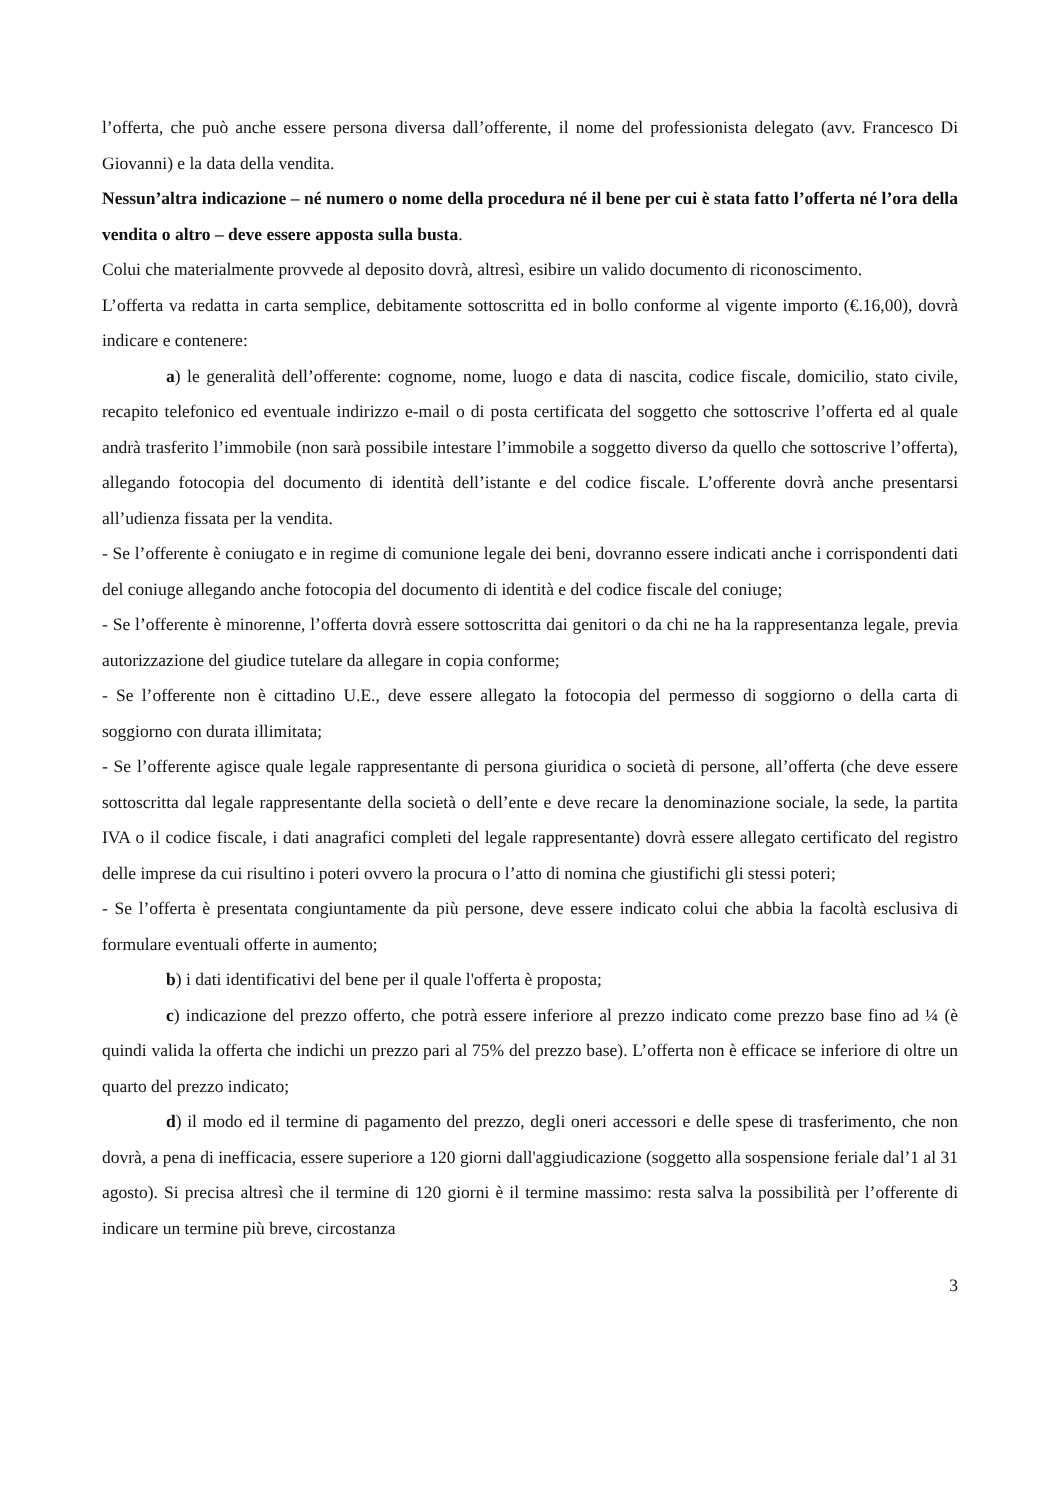l’offerta, che può anche essere persona diversa dall’offerente, il nome del professionista delegato (avv. Francesco Di Giovanni) e la data della vendita.
Nessun’altra indicazione – né numero o nome della procedura né il bene per cui è stata fatto l’offerta né l’ora della vendita o altro – deve essere apposta sulla busta.
Colui che materialmente provvede al deposito dovrà, altresì, esibire un valido documento di riconoscimento.
L’offerta va redatta in carta semplice, debitamente sottoscritta ed in bollo conforme al vigente importo (€.16,00), dovrà indicare e contenere:
a) le generalità dell’offerente: cognome, nome, luogo e data di nascita, codice fiscale, domicilio, stato civile, recapito telefonico ed eventuale indirizzo e-mail o di posta certificata del soggetto che sottoscrive l’offerta ed al quale andrà trasferito l’immobile (non sarà possibile intestare l’immobile a soggetto diverso da quello che sottoscrive l’offerta), allegando fotocopia del documento di identità dell’istante e del codice fiscale. L’offerente dovrà anche presentarsi all’udienza fissata per la vendita.
- Se l’offerente è coniugato e in regime di comunione legale dei beni, dovranno essere indicati anche i corrispondenti dati del coniuge allegando anche fotocopia del documento di identità e del codice fiscale del coniuge;
- Se l’offerente è minorenne, l’offerta dovrà essere sottoscritta dai genitori o da chi ne ha la rappresentanza legale, previa autorizzazione del giudice tutelare da allegare in copia conforme;
- Se l’offerente non è cittadino U.E., deve essere allegato la fotocopia del permesso di soggiorno o della carta di soggiorno con durata illimitata;
- Se l’offerente agisce quale legale rappresentante di persona giuridica o società di persone, all’offerta (che deve essere sottoscritta dal legale rappresentante della società o dell’ente e deve recare la denominazione sociale, la sede, la partita IVA o il codice fiscale, i dati anagrafici completi del legale rappresentante) dovrà essere allegato certificato del registro delle imprese da cui risultino i poteri ovvero la procura o l’atto di nomina che giustifichi gli stessi poteri;
- Se l’offerta è presentata congiuntamente da più persone, deve essere indicato colui che abbia la facoltà esclusiva di formulare eventuali offerte in aumento;
b) i dati identificativi del bene per il quale l'offerta è proposta;
c) indicazione del prezzo offerto, che potrà essere inferiore al prezzo indicato come prezzo base fino ad ¼ (è quindi valida la offerta che indichi un prezzo pari al 75% del prezzo base). L’offerta non è efficace se inferiore di oltre un quarto del prezzo indicato;
d) il modo ed il termine di pagamento del prezzo, degli oneri accessori e delle spese di trasferimento, che non dovrà, a pena di inefficacia, essere superiore a 120 giorni dall'aggiudicazione (soggetto alla sospensione feriale dal’1 al 31 agosto). Si precisa altresì che il termine di 120 giorni è il termine massimo: resta salva la possibilità per l’offerente di indicare un termine più breve, circostanza
3